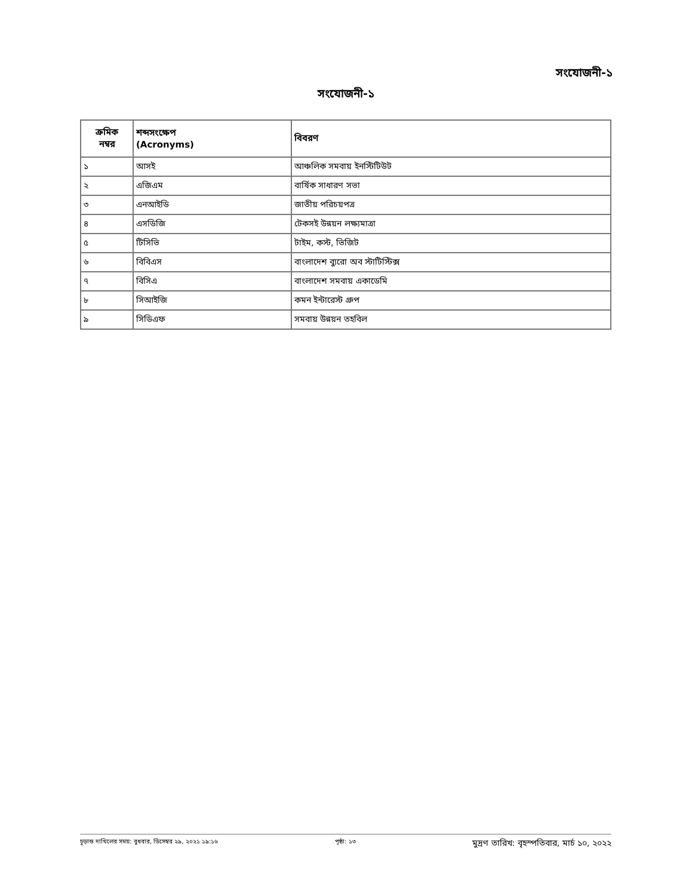সংযোজনী-১
সংযোজনী-১
| ক্রমিক নম্বর | শব্দসংক্ষেপ (Acronyms) | বিবরণ |
| --- | --- | --- |
| ১ | আসই | আঞ্চলিক সমবায় ইনস্টিটিউট |
| ২ | এজিএম | বার্ষিক সাধারণ সভা |
| ৩ | এনআইডি | জাতীয় পরিচয়পত্র |
| ৪ | এসডিজি | টেকসই উন্নয়ন লক্ষ্যমাত্রা |
| ৫ | টিসিভি | টাইম, কস্ট, ভিজিট |
| ৬ | বিবিএস | বাংলাদেশ ব্যুরো অব স্টাটিস্টিক্স |
| ৭ | বিসিএ | বাংলাদেশ সমবায় একাডেমি |
| ৮ | সিআইজি | কমন ইন্টারেস্ট গ্রুপ |
| ৯ | সিডিএফ | সমবায় উন্নয়ন তহবিল |
চূড়ান্ত দাখিলের সময়: বুধবার, ডিসেম্বর ২৯, ২০২১ ১৯:১৬ পৃষ্ঠা: ১৩ মুদ্রণ তারিখ: বৃহস্পতিবার, মার্চ ১০, ২০২২